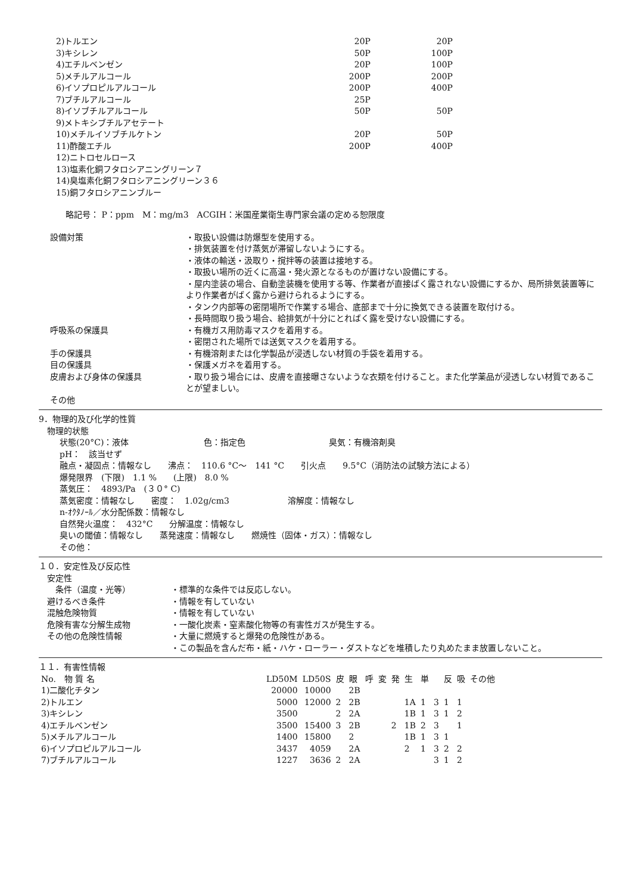| 2)トルエン | 20P | 20P |
| 3)キシレン | 50P | 100P |
| 4)エチルベンゼン | 20P | 100P |
| 5)メチルアルコール | 200P | 200P |
| 6)イソプロピルアルコール | 200P | 400P |
| 7)ブチルアルコール | 25P | |
| 8)イソブチルアルコール | 50P | 50P |
| 9)メトキシブチルアセテート | | |
| 10)メチルイソブチルケトン | 20P | 50P |
| 11)酢酸エチル | 200P | 400P |
| 12)ニトロセルロース | | |
| 13)塩素化銅フタロシアニングリーン７ | | |
| 14)臭塩素化銅フタロシアニングリーン３６ | | |
| 15)銅フタロシアニンブルー | | |
略記号： P：ppm　M：mg/m3　ACGIH：米国産業衛生専門家会議の定める恕限度
| 設備対策 | ・取扱い設備は防爆型を使用する。 ・排気装置を付け蒸気が滞留しないようにする。 ・液体の輸送・汲取り・撹拌等の装置は接地する。 ・取扱い場所の近くに高温・発火源となるものが置けない設備にする。 ・屋内塗装の場合、自動塗装機を使用する等、作業者が直接ばく露されない設備にするか、局所排気装置等により作業者がばく露から避けられるようにする。 ・タンク内部等の密閉場所で作業する場合、底部まで十分に換気できる装置を取付ける。 ・長時間取り扱う場合、給排気が十分にとればく露を受けない設備にする。 |
| 呼吸系の保護具 | ・有機ガス用防毒マスクを着用する。 ・密閉された場所では送気マスクを着用する。 |
| 手の保護具 | ・有機溶剤または化学製品が浸透しない材質の手袋を着用する。 |
| 目の保護具 | ・保護メガネを着用する。 |
| 皮膚および身体の保護具 | ・取り扱う場合には、皮膚を直接曝さないような衣類を付けること。また化学薬品が浸透しない材質であることが望ましい。 |
| その他 | |
9．物理的及び化学的性質
　物理的状態
状態(20°C)：液体　　　　　　　　　色：指定色　　　　　　　　　　臭気：有機溶剤臭
pH：　該当せず
融点・凝固点：情報なし　　沸点：　110.6 °C～　141 °C　　引火点　　9.5°C（消防法の試験方法による）
爆発限界　(下限)　1.1 %　　(上限)　8.0 %
蒸気圧：　4893/Pa　(３０° C)
蒸気密度：情報なし　　密度：　1.02g/cm3　　　　　　　溶解度：情報なし
n-ｵｸﾀﾉｰﾙ／水分配係数：情報なし
自然発火温度：　432°C　　分解温度：情報なし
臭いの閾値：情報なし　　蒸発速度：情報なし　　燃焼性（固体・ガス）：情報なし
その他：
１０．安定性及び反応性
　安定性
| 条件（温度・光等） | ・標準的な条件では反応しない。 |
| 避けるべき条件 | ・情報を有していない |
| 混触危険物質 | ・情報を有していない |
| 危険有害な分解生成物 | ・一酸化炭素・窒素酸化物等の有害性ガスが発生する。 |
| その他の危険性情報 | ・大量に燃焼すると爆発の危険性がある。 ・この製品を含んだ布・紙・ハケ・ローラー・ダストなどを堆積したり丸めたまま放置しないこと。 |
１１．有害性情報
| No. 物 質 名 | LD50M | LD50S | 皮 | 眼 | 呼 | 変 | 発 | 生 | 単 | | 反 | 吸 | その他 |
| --- | --- | --- | --- | --- | --- | --- | --- | --- | --- | --- | --- | --- | --- |
| 1)二酸化チタン | 20000 | 10000 | | 2B | | | | | | | | | |
| 2)トルエン | 5000 | 12000 | 2 | 2B | | | | 1A | 1 | 3 | 1 | 1 | |
| 3)キシレン | 3500 | | 2 | 2A | | | | 1B | 1 | 3 | 1 | 2 | |
| 4)エチルベンゼン | 3500 | 15400 | 3 | 2B | | | 2 | 1B | 2 | 3 | | 1 | |
| 5)メチルアルコール | 1400 | 15800 | | 2 | | | | 1B | 1 | 3 | 1 | | |
| 6)イソプロピルアルコール | 3437 | 4059 | | 2A | | | | 2 | 1 | 3 | 2 | 2 | |
| 7)ブチルアルコール | 1227 | 3636 | 2 | 2A | | | | | | 3 | 1 | 2 | |